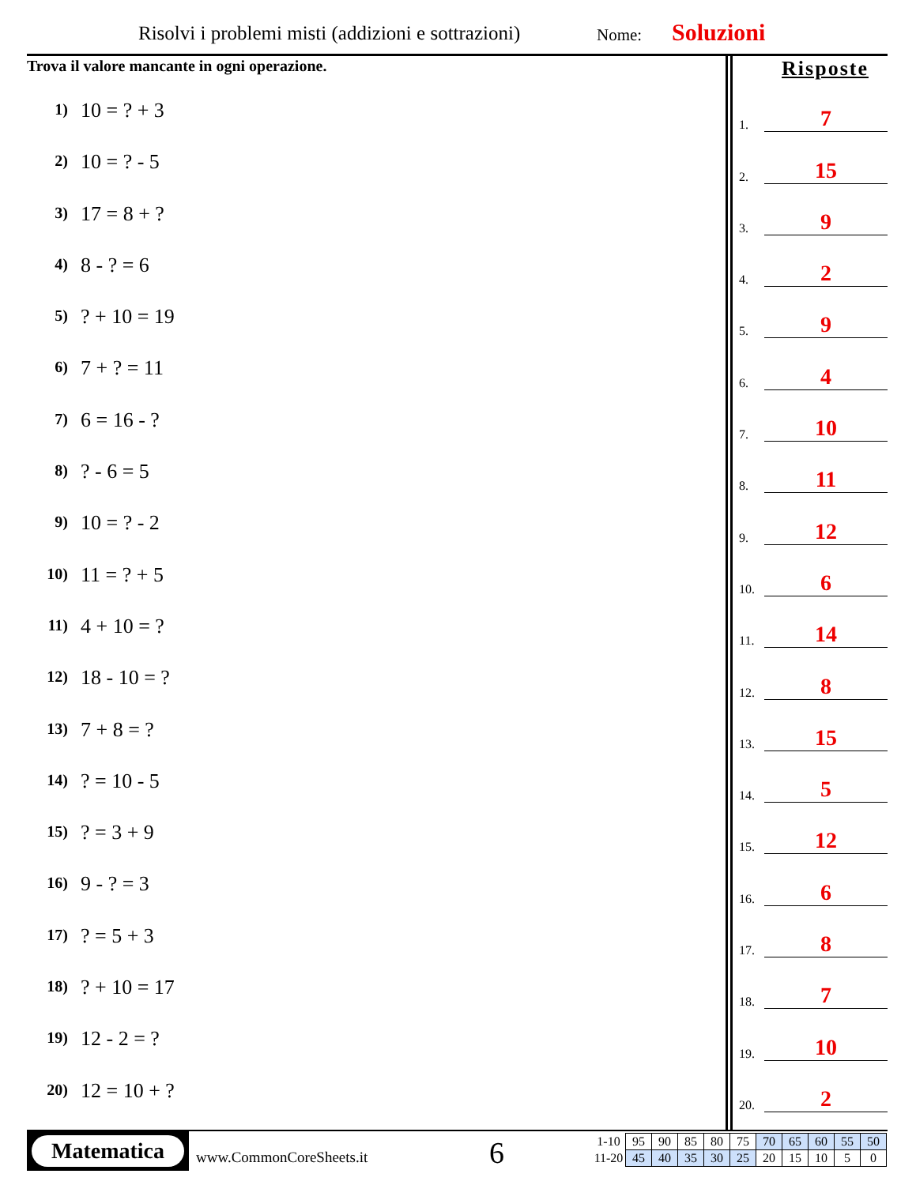Risolvi i problemi misti (addizioni e sottrazioni)
Nome: Soluzioni
Trova il valore mancante in ogni operazione.
1) 10 = ? + 3
2) 10 = ? - 5
3) 17 = 8 + ?
4) 8 - ? = 6
5)? + 10 = 19
6) 7 + ? = 11
7) 6 = 16 - ?
8)? - 6 = 5
9) 10 = ? - 2
10) 11 = ? + 5
11) 4 + 10 = ?
12) 18 - 10 = ?
13) 7 + 8 = ?
14)? = 10 - 5
15)? = 3 + 9
16) 9 - ? = 3
17)? = 5 + 3
18)? + 10 = 17
19) 12 - 2 = ?
20) 12 = 10 + ?
Risposte
1.
7
2.
15
3.
9
4.
2
5.
9
6.
4
7.
10
8.
11
9.
12
10.
6
11.
14
12.
8
13.
15
14.
5
15.
12
16.
6
17.
8
18.
7
19.
10
20.
2
Matematica
www.CommonCoreSheets.it 6
| 1-10 | 95 | 90 | 85 | 80 | 75 | 70 | 65 | 60 | 55 | 50 |
| 11-20 | 45 | 40 | 35 | 30 | 25 | 20 | 15 | 10 | 5 | 0 |